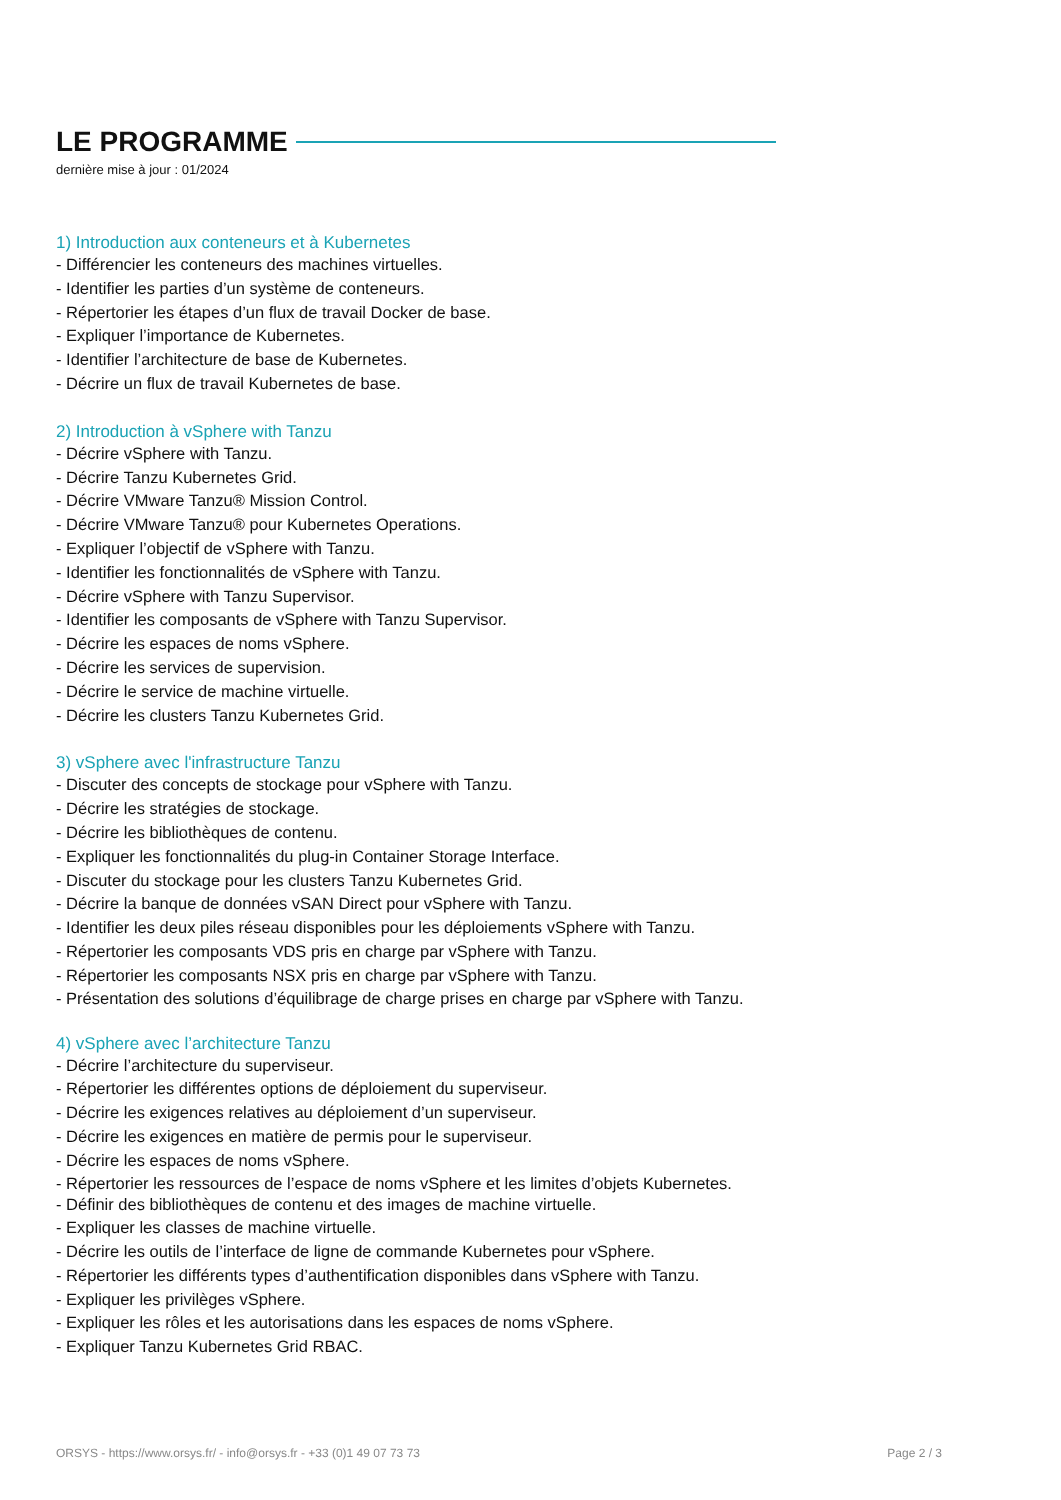LE PROGRAMME
dernière mise à jour : 01/2024
1) Introduction aux conteneurs et à Kubernetes
- Différencier les conteneurs des machines virtuelles.
- Identifier les parties d’un système de conteneurs.
- Répertorier les étapes d’un flux de travail Docker de base.
- Expliquer l’importance de Kubernetes.
- Identifier l’architecture de base de Kubernetes.
- Décrire un flux de travail Kubernetes de base.
2) Introduction à vSphere with Tanzu
- Décrire vSphere with Tanzu.
- Décrire Tanzu Kubernetes Grid.
- Décrire VMware Tanzu® Mission Control.
- Décrire VMware Tanzu® pour Kubernetes Operations.
- Expliquer l’objectif de vSphere with Tanzu.
- Identifier les fonctionnalités de vSphere with Tanzu.
- Décrire vSphere with Tanzu Supervisor.
- Identifier les composants de vSphere with Tanzu Supervisor.
- Décrire les espaces de noms vSphere.
- Décrire les services de supervision.
- Décrire le service de machine virtuelle.
- Décrire les clusters Tanzu Kubernetes Grid.
3) vSphere avec l'infrastructure Tanzu
- Discuter des concepts de stockage pour vSphere with Tanzu.
- Décrire les stratégies de stockage.
- Décrire les bibliothèques de contenu.
- Expliquer les fonctionnalités du plug-in Container Storage Interface.
- Discuter du stockage pour les clusters Tanzu Kubernetes Grid.
- Décrire la banque de données vSAN Direct pour vSphere with Tanzu.
- Identifier les deux piles réseau disponibles pour les déploiements vSphere with Tanzu.
- Répertorier les composants VDS pris en charge par vSphere with Tanzu.
- Répertorier les composants NSX pris en charge par vSphere with Tanzu.
- Présentation des solutions d’équilibrage de charge prises en charge par vSphere with Tanzu.
4) vSphere avec l’architecture Tanzu
- Décrire l’architecture du superviseur.
- Répertorier les différentes options de déploiement du superviseur.
- Décrire les exigences relatives au déploiement d’un superviseur.
- Décrire les exigences en matière de permis pour le superviseur.
- Décrire les espaces de noms vSphere.
- Répertorier les ressources de l’espace de noms vSphere et les limites d’objets Kubernetes.
- Définir des bibliothèques de contenu et des images de machine virtuelle.
- Expliquer les classes de machine virtuelle.
- Décrire les outils de l’interface de ligne de commande Kubernetes pour vSphere.
- Répertorier les différents types d’authentification disponibles dans vSphere with Tanzu.
- Expliquer les privilèges vSphere.
- Expliquer les rôles et les autorisations dans les espaces de noms vSphere.
- Expliquer Tanzu Kubernetes Grid RBAC.
ORSYS - https://www.orsys.fr/ - info@orsys.fr - +33 (0)1 49 07 73 73 Page 2 / 3